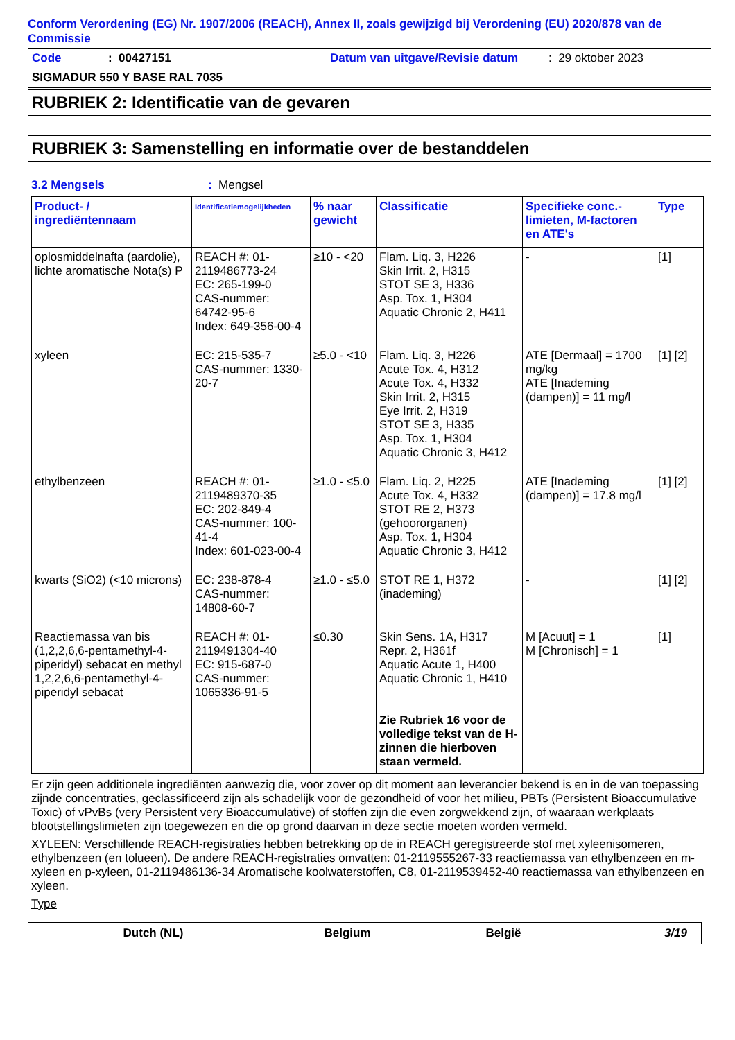Conform Verordening (EG) Nr. 1907/2006 (REACH), Annex II, zoals gewijzigd bij Verordening (EU) 2020/878 van de Commissie
Code: 00427151 Datum van uitgave/Revisie datum: 29 oktober 2023
SIGMADUR 550 Y BASE RAL 7035
RUBRIEK 2: Identificatie van de gevaren
RUBRIEK 3: Samenstelling en informatie over de bestanddelen
3.2 Mengsels: Mengsel
| Product- / ingrediëntennaam | Identificatiemogelijkheden | % naar gewicht | Classificatie | Specifieke conc.-limieten, M-factoren en ATE's | Type |
| --- | --- | --- | --- | --- | --- |
| oplosmiddelnafta (aardolie), lichte aromatische Nota(s) P | REACH #: 01-2119486773-24 EC: 265-199-0 CAS-nummer: 64742-95-6 Index: 649-356-00-4 | ≥10 - <20 | Flam. Liq. 3, H226 Skin Irrit. 2, H315 STOT SE 3, H336 Asp. Tox. 1, H304 Aquatic Chronic 2, H411 | - | [1] |
| xyleen | EC: 215-535-7 CAS-nummer: 1330-20-7 | ≥5.0 - <10 | Flam. Liq. 3, H226 Acute Tox. 4, H312 Acute Tox. 4, H332 Skin Irrit. 2, H315 Eye Irrit. 2, H319 STOT SE 3, H335 Asp. Tox. 1, H304 Aquatic Chronic 3, H412 | ATE [Dermaal] = 1700 mg/kg ATE [Inademing (dampen)] = 11 mg/l | [1] [2] |
| ethylbenzeen | REACH #: 01-2119489370-35 EC: 202-849-4 CAS-nummer: 100-41-4 Index: 601-023-00-4 | ≥1.0 - ≤5.0 | Flam. Liq. 2, H225 Acute Tox. 4, H332 STOT RE 2, H373 (gehoororganen) Asp. Tox. 1, H304 Aquatic Chronic 3, H412 | ATE [Inademing (dampen)] = 17.8 mg/l | [1] [2] |
| kwarts (SiO2) (<10 microns) | EC: 238-878-4 CAS-nummer: 14808-60-7 | ≥1.0 - ≤5.0 | STOT RE 1, H372 (inademing) | - | [1] [2] |
| Reactiemassa van bis (1,2,2,6,6-pentamethyl-4-piperidyl) sebacat en methyl 1,2,2,6,6-pentamethyl-4-piperidyl sebacat | REACH #: 01-2119491304-40 EC: 915-687-0 CAS-nummer: 1065336-91-5 | ≤0.30 | Skin Sens. 1A, H317 Repr. 2, H361f Aquatic Acute 1, H400 Aquatic Chronic 1, H410 Zie Rubriek 16 voor de volledige tekst van de H-zinnen die hierboven staan vermeld. | M [Acuut] = 1 M [Chronisch] = 1 | [1] |
Er zijn geen additionele ingrediënten aanwezig die, voor zover op dit moment aan leverancier bekend is en in de van toepassing zijnde concentraties, geclassificeerd zijn als schadelijk voor de gezondheid of voor het milieu, PBTs (Persistent Bioaccumulative Toxic) of vPvBs (very Persistent very Bioaccumulative) of stoffen zijn die even zorgwekkend zijn, of waaraan werkplaats blootstellingslimieten zijn toegewezen en die op grond daarvan in deze sectie moeten worden vermeld.
XYLEEN: Verschillende REACH-registraties hebben betrekking op de in REACH geregistreerde stof met xyleenisomeren, ethylbenzeen (en tolueen). De andere REACH-registraties omvatten: 01-2119555267-33 reactiemassa van ethylbenzeen en m-xyleen en p-xyleen, 01-2119486136-34 Aromatische koolwaterstoffen, C8, 01-2119539452-40 reactiemassa van ethylbenzeen en xyleen.
Type
Dutch (NL) Belgium België 3/19